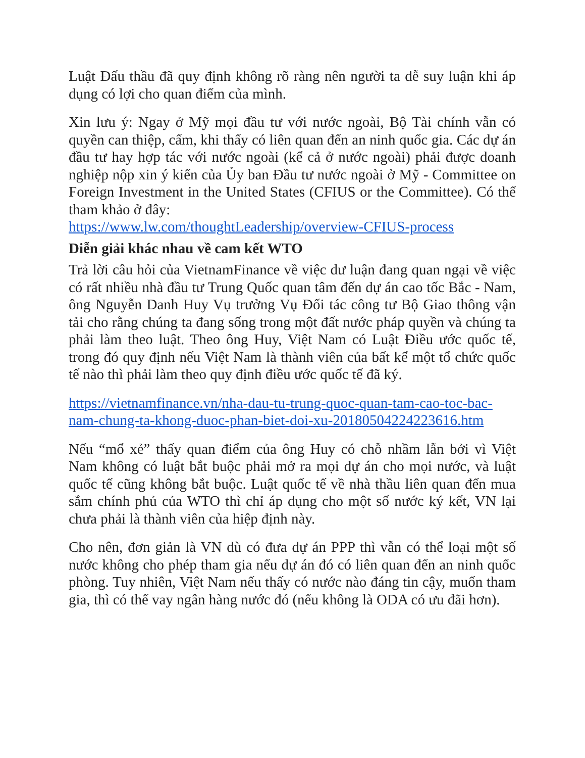Luật Đấu thầu đã quy định không rõ ràng nên người ta dễ suy luận khi áp dụng có lợi cho quan điểm của mình.
Xin lưu ý: Ngay ở Mỹ mọi đầu tư với nước ngoài, Bộ Tài chính vẫn có quyền can thiệp, cấm, khi thấy có liên quan đến an ninh quốc gia. Các dự án đầu tư hay hợp tác với nước ngoài (kể cả ở nước ngoài) phải được doanh nghiệp nộp xin ý kiến của Ủy ban Đầu tư nước ngoài ở Mỹ - Committee on Foreign Investment in the United States (CFIUS or the Committee). Có thể tham khảo ở đây:
https://www.lw.com/thoughtLeadership/overview-CFIUS-process
Diễn giải khác nhau về cam kết WTO
Trả lời câu hỏi của VietnamFinance về việc dư luận đang quan ngại về việc có rất nhiều nhà đầu tư Trung Quốc quan tâm đến dự án cao tốc Bắc - Nam, ông Nguyễn Danh Huy Vụ trưởng Vụ Đối tác công tư Bộ Giao thông vận tải cho rằng chúng ta đang sống trong một đất nước pháp quyền và chúng ta phải làm theo luật. Theo ông Huy, Việt Nam có Luật Điều ước quốc tế, trong đó quy định nếu Việt Nam là thành viên của bất kể một tổ chức quốc tế nào thì phải làm theo quy định điều ước quốc tế đã ký.
https://vietnamfinance.vn/nha-dau-tu-trung-quoc-quan-tam-cao-toc-bac-nam-chung-ta-khong-duoc-phan-biet-doi-xu-20180504224223616.htm
Nếu “mổ xẻ” thấy quan điểm của ông Huy có chỗ nhầm lẫn bởi vì Việt Nam không có luật bắt buộc phải mở ra mọi dự án cho mọi nước, và luật quốc tế cũng không bắt buộc. Luật quốc tế về nhà thầu liên quan đến mua sắm chính phủ của WTO thì chỉ áp dụng cho một số nước ký kết, VN lại chưa phải là thành viên của hiệp định này.
Cho nên, đơn giản là VN dù có đưa dự án PPP thì vẫn có thể loại một số nước không cho phép tham gia nếu dự án đó có liên quan đến an ninh quốc phòng. Tuy nhiên, Việt Nam nếu thấy có nước nào đáng tin cậy, muốn tham gia, thì có thể vay ngân hàng nước đó (nếu không là ODA có ưu đãi hơn).